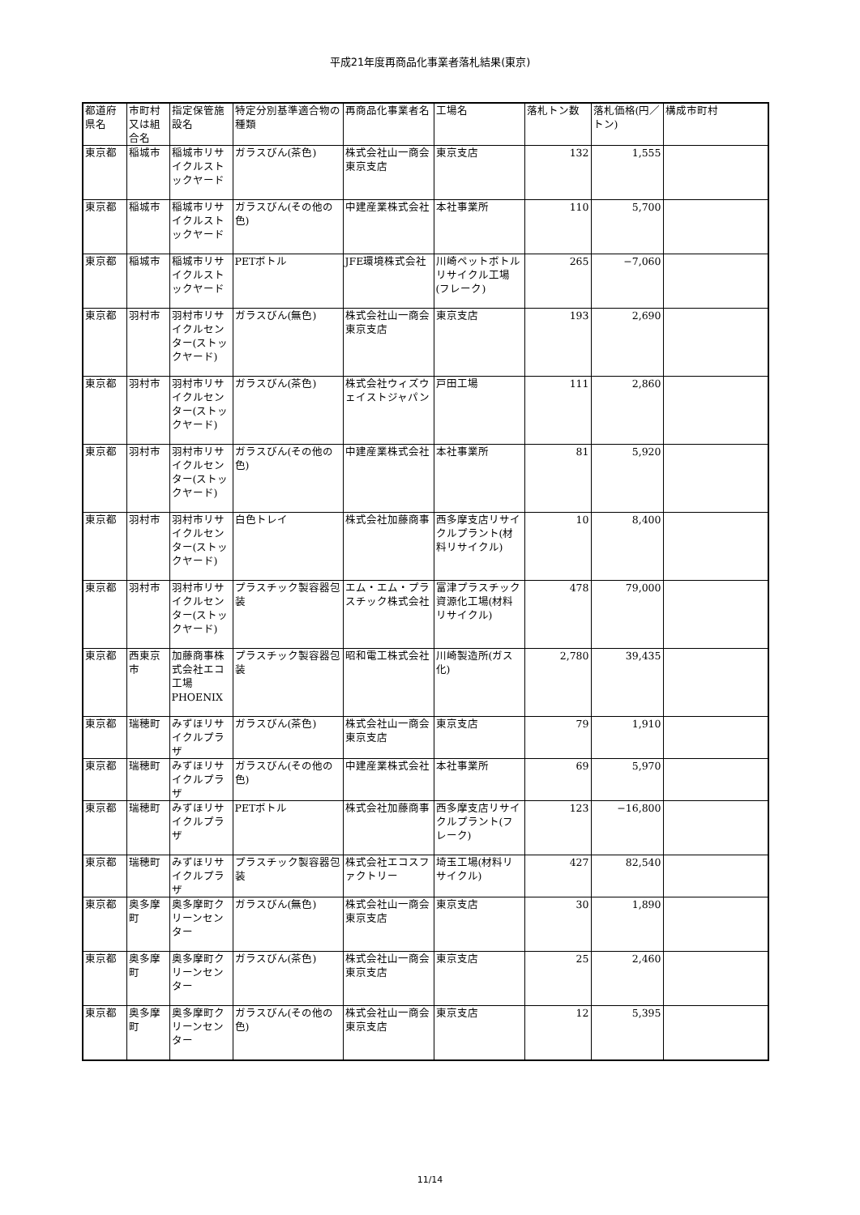平成21年度再商品化事業者落札結果(東京)
| 都道府県名 | 市町村又は組合名 | 指定保管施設名 | 特定分別基準適合物の種類 | 再商品化事業者名 | 工場名 | 落札トン数 | 落札価格(円／トン) | 構成市町村 |
| --- | --- | --- | --- | --- | --- | --- | --- | --- |
| 東京都 | 稲城市 | 稲城市リサイクルストックヤード | ガラスびん(茶色) | 株式会社山一商会東京支店 | 東京支店 | 132 | 1,555 | |
| 東京都 | 稲城市 | 稲城市リサイクルストックヤード | ガラスびん(その他の色) | 中建産業株式会社 | 本社事業所 | 110 | 5,700 | |
| 東京都 | 稲城市 | 稲城市リサイクルストックヤード | PETボトル | JFE環境株式会社 | 川崎ペットボトルリサイクル工場(フレーク) | 265 | −7,060 | |
| 東京都 | 羽村市 | 羽村市リサイクルセンター(ストックヤード) | ガラスびん(無色) | 株式会社山一商会東京支店 | 東京支店 | 193 | 2,690 | |
| 東京都 | 羽村市 | 羽村市リサイクルセンター(ストックヤード) | ガラスびん(茶色) | 株式会社ウィズウェイストジャパン | 戸田工場 | 111 | 2,860 | |
| 東京都 | 羽村市 | 羽村市リサイクルセンター(ストックヤード) | ガラスびん(その他の色) | 中建産業株式会社 | 本社事業所 | 81 | 5,920 | |
| 東京都 | 羽村市 | 羽村市リサイクルセンター(ストックヤード) | 白色トレイ | 株式会社加藤商事 | 西多摩支店リサイクルプラント(材料リサイクル) | 10 | 8,400 | |
| 東京都 | 羽村市 | 羽村市リサイクルセンター(ストックヤード) | プラスチック製容器包装 | エム・エム・プラスチック株式会社 | 富津プラスチック資源化工場(材料リサイクル) | 478 | 79,000 | |
| 東京都 | 西東京市 | 加藤商事株式会社エコ工場PHOENIX | プラスチック製容器包装 | 昭和電工株式会社 | 川崎製造所(ガス化) | 2,780 | 39,435 | |
| 東京都 | 瑞穂町 | みずほリサイクルプラザ | ガラスびん(茶色) | 株式会社山一商会東京支店 | 東京支店 | 79 | 1,910 | |
| 東京都 | 瑞穂町 | みずほリサイクルプラザ | ガラスびん(その他の色) | 中建産業株式会社 | 本社事業所 | 69 | 5,970 | |
| 東京都 | 瑞穂町 | みずほリサイクルプラザ | PETボトル | 株式会社加藤商事 | 西多摩支店リサイクルプラント(フレーク) | 123 | −16,800 | |
| 東京都 | 瑞穂町 | みずほリサイクルプラザ | プラスチック製容器包装 | 株式会社エコスファクトリー | 埼玉工場(材料リサイクル) | 427 | 82,540 | |
| 東京都 | 奥多摩町 | 奥多摩町クリーンセンター | ガラスびん(無色) | 株式会社山一商会東京支店 | 東京支店 | 30 | 1,890 | |
| 東京都 | 奥多摩町 | 奥多摩町クリーンセンター | ガラスびん(茶色) | 株式会社山一商会東京支店 | 東京支店 | 25 | 2,460 | |
| 東京都 | 奥多摩町 | 奥多摩町クリーンセンター | ガラスびん(その他の色) | 株式会社山一商会東京支店 | 東京支店 | 12 | 5,395 | |
11/14